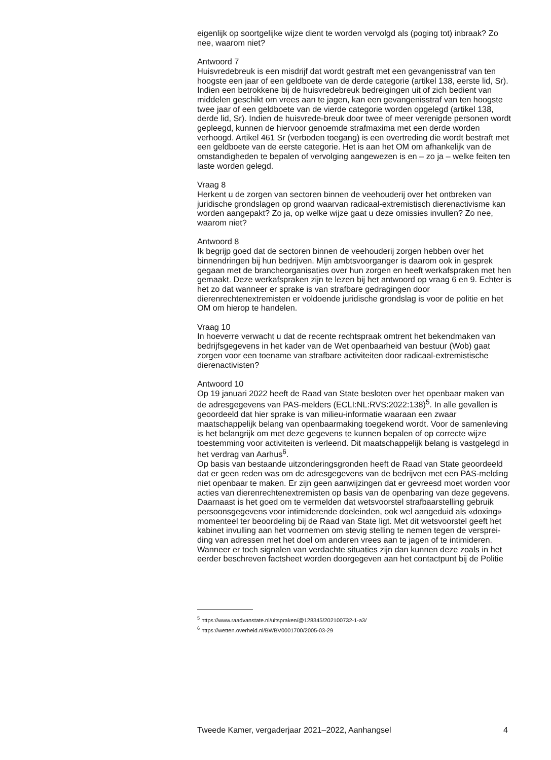eigenlijk op soortgelijke wijze dient te worden vervolgd als (poging tot) inbraak? Zo nee, waarom niet?
Antwoord 7
Huisvredebreuk is een misdrijf dat wordt gestraft met een gevangenisstraf van ten hoogste een jaar of een geldboete van de derde categorie (artikel 138, eerste lid, Sr). Indien een betrokkene bij de huisvredebreuk bedreigingen uit of zich bedient van middelen geschikt om vrees aan te jagen, kan een gevangenisstraf van ten hoogste twee jaar of een geldboete van de vierde categorie worden opgelegd (artikel 138, derde lid, Sr). Indien de huisvrede-breuk door twee of meer verenigde personen wordt gepleegd, kunnen de hiervoor genoemde strafmaxima met een derde worden verhoogd. Artikel 461 Sr (verboden toegang) is een overtreding die wordt bestraft met een geldboete van de eerste categorie. Het is aan het OM om afhankelijk van de omstandigheden te bepalen of vervolging aangewezen is en – zo ja – welke feiten ten laste worden gelegd.
Vraag 8
Herkent u de zorgen van sectoren binnen de veehouderij over het ontbreken van juridische grondslagen op grond waarvan radicaal-extremistisch dierenactivisme kan worden aangepakt? Zo ja, op welke wijze gaat u deze omissies invullen? Zo nee, waarom niet?
Antwoord 8
Ik begrijp goed dat de sectoren binnen de veehouderij zorgen hebben over het binnendringen bij hun bedrijven. Mijn ambtsvoorganger is daarom ook in gesprek gegaan met de brancheorganisaties over hun zorgen en heeft werkafspraken met hen gemaakt. Deze werkafspraken zijn te lezen bij het antwoord op vraag 6 en 9. Echter is het zo dat wanneer er sprake is van strafbare gedragingen door dierenrechtenextremisten er voldoende juridische grondslag is voor de politie en het OM om hierop te handelen.
Vraag 10
In hoeverre verwacht u dat de recente rechtspraak omtrent het bekendmaken van bedrijfsgegevens in het kader van de Wet openbaarheid van bestuur (Wob) gaat zorgen voor een toename van strafbare activiteiten door radicaal-extremistische dierenactivisten?
Antwoord 10
Op 19 januari 2022 heeft de Raad van State besloten over het openbaar maken van de adresgegevens van PAS-melders (ECLI:NL:RVS:2022:138)<sup>5</sup>. In alle gevallen is geoordeeld dat hier sprake is van milieu-informatie waaraan een zwaar maatschappelijk belang van openbaarmaking toegekend wordt. Voor de samenleving is het belangrijk om met deze gegevens te kunnen bepalen of op correcte wijze toestemming voor activiteiten is verleend. Dit maatschappelijk belang is vastgelegd in het verdrag van Aarhus<sup>6</sup>.
Op basis van bestaande uitzonderingsgronden heeft de Raad van State geoordeeld dat er geen reden was om de adresgegevens van de bedrijven met een PAS-melding niet openbaar te maken. Er zijn geen aanwijzingen dat er gevreesd moet worden voor acties van dierenrechtenextremisten op basis van de openbaring van deze gegevens. Daarnaast is het goed om te vermelden dat wetsvoorstel strafbaarstelling gebruik persoonsgegevens voor intimiderende doeleinden, ook wel aangeduid als «doxing» momenteel ter beoordeling bij de Raad van State ligt. Met dit wetsvoorstel geeft het kabinet invulling aan het voornemen om stevig stelling te nemen tegen de versprei-ding van adressen met het doel om anderen vrees aan te jagen of te intimideren. Wanneer er toch signalen van verdachte situaties zijn dan kunnen deze zoals in het eerder beschreven factsheet worden doorgegeven aan het contactpunt bij de Politie
<sup>5</sup> https://www.raadvanstate.nl/uitspraken/@128345/202100732-1-a3/
<sup>6</sup> https://wetten.overheid.nl/BWBV0001700/2005-03-29
Tweede Kamer, vergaderjaar 2021–2022, Aanhangsel 4